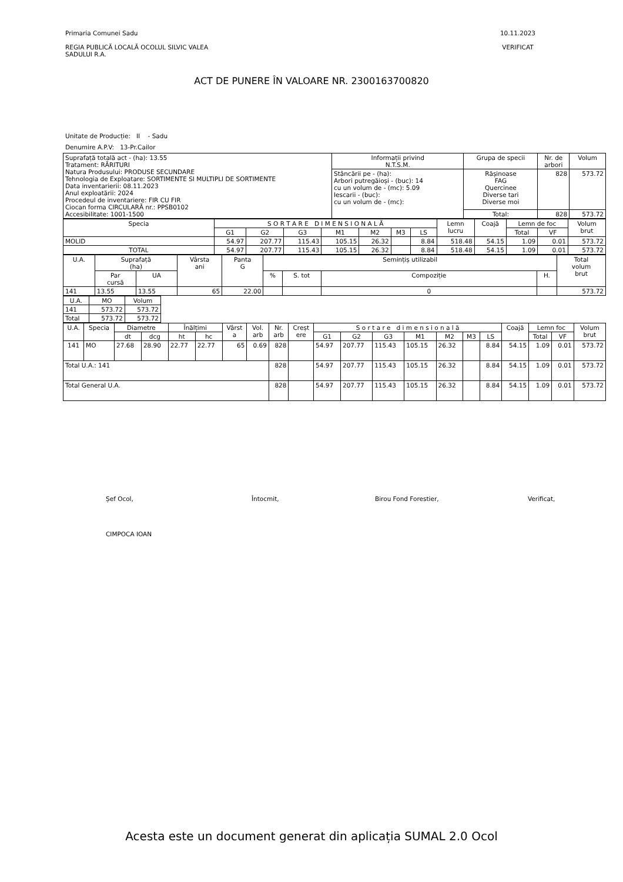Primaria Comunei Sadu
REGIA PUBLICĂ LOCALĂ OCOLUL SILVIC VALEA
SADULUI R.A.
10.11.2023
VERIFICAT
ACT DE PUNERE ÎN VALOARE NR. 2300163700820
Unitate de Producție: II - Sadu
Denumire A.P.V: 13-Pr.Cailor
| Suprafață totală act - (ha): 13.55 Tratament: RĂRITURI Natura Produsului: PRODUSE SECUNDARE Tehnologia de Exploatare: SORTIMENTE SI MULTIPLI DE SORTIMENTE Data inventarierii: 08.11.2023 Anul exploatării: 2024 Procedeul de inventariere: FIR CU FIR Ciocan forma CIRCULARĂ nr.: PPSB0102 Accesibilitate: 1001-1500 | Informații privind N.T.S.M. | Grupa de specii | Nr. de arbori | Volum |
| | Stâncării pe - (ha): Arbori putregăioși - (buc): 14 cu un volum de - (mc): 5.09 Iescarii - (buc): cu un volum de - (mc): | Rășinoase FAG Quercinee Diverse tari Diverse moi | 828 | 573.72 |
| | | Total: | 828 | 573.72 |
| Specia | S O R T A R E D I M E N S I O N A L Ă | | | | | | | Lemn lucru | Coajă | Lemn de foc | | Volum brut |
| --- | --- | --- | --- | --- | --- | --- | --- | --- | --- | --- | --- | --- |
| | G1 | G2 | G3 | M1 | M2 | M3 | LS | | | Total | VF | |
| MOLID | 54.97 | 207.77 | 115.43 | 105.15 | 26.32 | | 8.84 | 518.48 | 54.15 | 1.09 | 0.01 | 573.72 |
| TOTAL | 54.97 | 207.77 | 115.43 | 105.15 | 26.32 | | 8.84 | 518.48 | 54.15 | 1.09 | 0.01 | 573.72 |
| U.A. | Suprafață (ha) | | Vârsta ani | Panta G | Semințiș utilizabil | | | | Total volum brut |
| --- | --- | --- | --- | --- | --- | --- | --- | --- | --- |
| | Par cursă | UA | | | % | S. tot | Compoziție | H. | |
| 141 | 13.55 | 13.55 | 65 | 22.00 | | | 0 | | 573.72 |
| U.A. | MO | Volum |
| --- | --- | --- |
| 141 | 573.72 | 573.72 |
| Total | 573.72 | 573.72 |
| U.A. | Specia | Diametre | | Înălțimi | | Vârst a | Vol. arb | Nr. arb | Creșt ere | S o r t a r e d i m e n s i o n a l ă | | | | | | | Coajă | Lemn foc | | Volum brut |
| --- | --- | --- | --- | --- | --- | --- | --- | --- | --- | --- | --- | --- | --- | --- | --- | --- | --- | --- | --- | --- |
| | | dt | dcg | ht | hc | | | | | G1 | G2 | G3 | M1 | M2 | M3 | LS | | Total | VF | |
| 141 | MO | 27.68 | 28.90 | 22.77 | 22.77 | 65 | 0.69 | 828 | | 54.97 | 207.77 | 115.43 | 105.15 | 26.32 | | 8.84 | 54.15 | 1.09 | 0.01 | 573.72 |
| Total U.A.: 141 | | | | | | | | 828 | | 54.97 | 207.77 | 115.43 | 105.15 | 26.32 | | 8.84 | 54.15 | 1.09 | 0.01 | 573.72 |
| Total General U.A. | | | | | | | | 828 | | 54.97 | 207.77 | 115.43 | 105.15 | 26.32 | | 8.84 | 54.15 | 1.09 | 0.01 | 573.72 |
Șef Ocol,
CIMPOCA IOAN
Întocmit, Birou Fond Forestier, Verificat,
Acesta este un document generat din aplicația SUMAL 2.0 Ocol